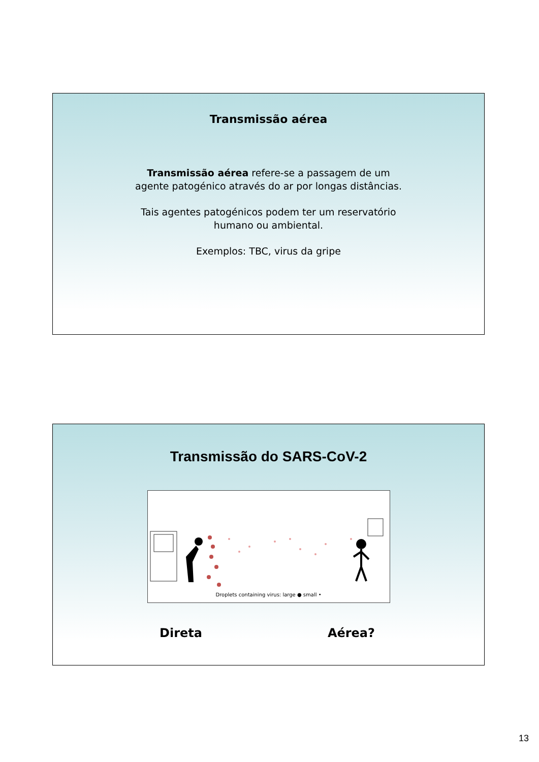Transmissão aérea
Transmissão aérea refere-se a passagem de um
agente patogénico através do ar por longas distâncias.
Tais agentes patogénicos podem ter um reservatório
humano ou ambiental.
Exemplos: TBC, virus da gripe
Transmissão do SARS-CoV-2
Droplets containing virus: large ● small •
Direta Aérea?
13